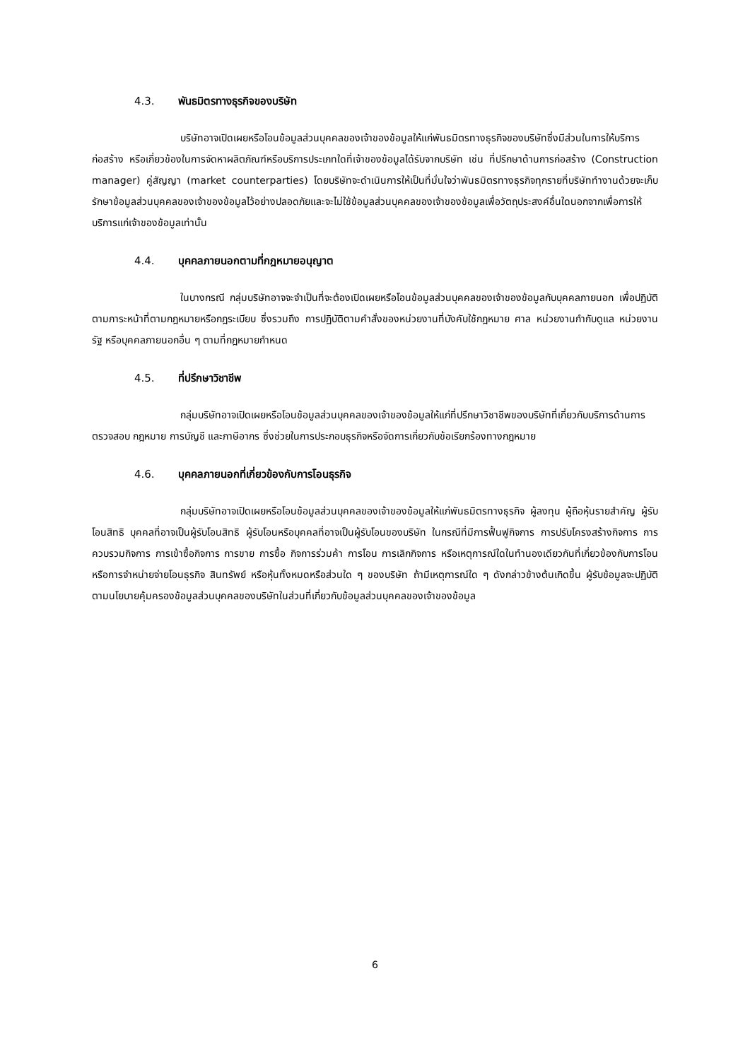4.3. พันธมิตรทางธุรกิจของบริษัท
บริษัทอาจเปิดเผยหรือโอนข้อมูลส่วนบุคคลของเจ้าของข้อมูลให้แก่พันธมิตรทางธุรกิจของบริษัทซึ่งมีส่วนในการให้บริการก่อสร้าง หรือเกี่ยวข้องในการจัดหาผลิตภัณฑ์หรือบริการประเภทใดที่เจ้าของข้อมูลได้รับจากบริษัท เช่น ที่ปรึกษาด้านการก่อสร้าง (Construction manager) คู่สัญญา (market counterparties) โดยบริษัทจะดำเนินการให้เป็นที่มั่นใจว่าพันธมิตรทางธุรกิจทุกรายที่บริษัททำงานด้วยจะเก็บรักษาข้อมูลส่วนบุคคลของเจ้าของข้อมูลไว้อย่างปลอดภัยและจะไม่ใช้ข้อมูลส่วนบุคคลของเจ้าของข้อมูลเพื่อวัตถุประสงค์อื่นใดนอกจากเพื่อการให้บริการแก่เจ้าของข้อมูลเท่านั้น
4.4. บุคคลภายนอกตามที่กฎหมายอนุญาต
ในบางกรณี กลุ่มบริษัทอาจจะจำเป็นที่จะต้องเปิดเผยหรือโอนข้อมูลส่วนบุคคลของเจ้าของข้อมูลกับบุคคลภายนอก เพื่อปฏิบัติตามภาระหน้าที่ตามกฎหมายหรือกฎระเบียบ ซึ่งรวมถึง การปฏิบัติตามคำสั่งของหน่วยงานที่บังคับใช้กฎหมาย ศาล หน่วยงานกำกับดูแล หน่วยงานรัฐ หรือบุคคลภายนอกอื่น ๆ ตามที่กฎหมายกำหนด
4.5. ที่ปรึกษาวิชาชีพ
กลุ่มบริษัทอาจเปิดเผยหรือโอนข้อมูลส่วนบุคคลของเจ้าของข้อมูลให้แก่ที่ปรึกษาวิชาชีพของบริษัทที่เกี่ยวกับบริการด้านการตรวจสอบ กฎหมาย การบัญชี และภาษีอากร ซึ่งช่วยในการประกอบธุรกิจหรือจัดการเกี่ยวกับข้อเรียกร้องทางกฎหมาย
4.6. บุคคลภายนอกที่เกี่ยวข้องกับการโอนธุรกิจ
กลุ่มบริษัทอาจเปิดเผยหรือโอนข้อมูลส่วนบุคคลของเจ้าของข้อมูลให้แก่พันธมิตรทางธุรกิจ ผู้ลงทุน ผู้ถือหุ้นรายสำคัญ ผู้รับโอนสิทธิ บุคคลที่อาจเป็นผู้รับโอนสิทธิ ผู้รับโอนหรือบุคคลที่อาจเป็นผู้รับโอนของบริษัท ในกรณีที่มีการฟื้นฟูกิจการ การปรับโครงสร้างกิจการ การควบรวมกิจการ การเข้าซื้อกิจการ การขาย การซื้อ กิจการร่วมค้า การโอน การเลิกกิจการ หรือเหตุการณ์ใดในทำนองเดียวกันที่เกี่ยวข้องกับการโอนหรือการจำหน่ายจ่ายโอนธุรกิจ สินทรัพย์ หรือหุ้นทั้งหมดหรือส่วนใด ๆ ของบริษัท ถ้ามีเหตุการณ์ใด ๆ ดังกล่าวข้างต้นเกิดขึ้น ผู้รับข้อมูลจะปฏิบัติตามนโยบายคุ้มครองข้อมูลส่วนบุคคลของบริษัทในส่วนที่เกี่ยวกับข้อมูลส่วนบุคคลของเจ้าของข้อมูล
6